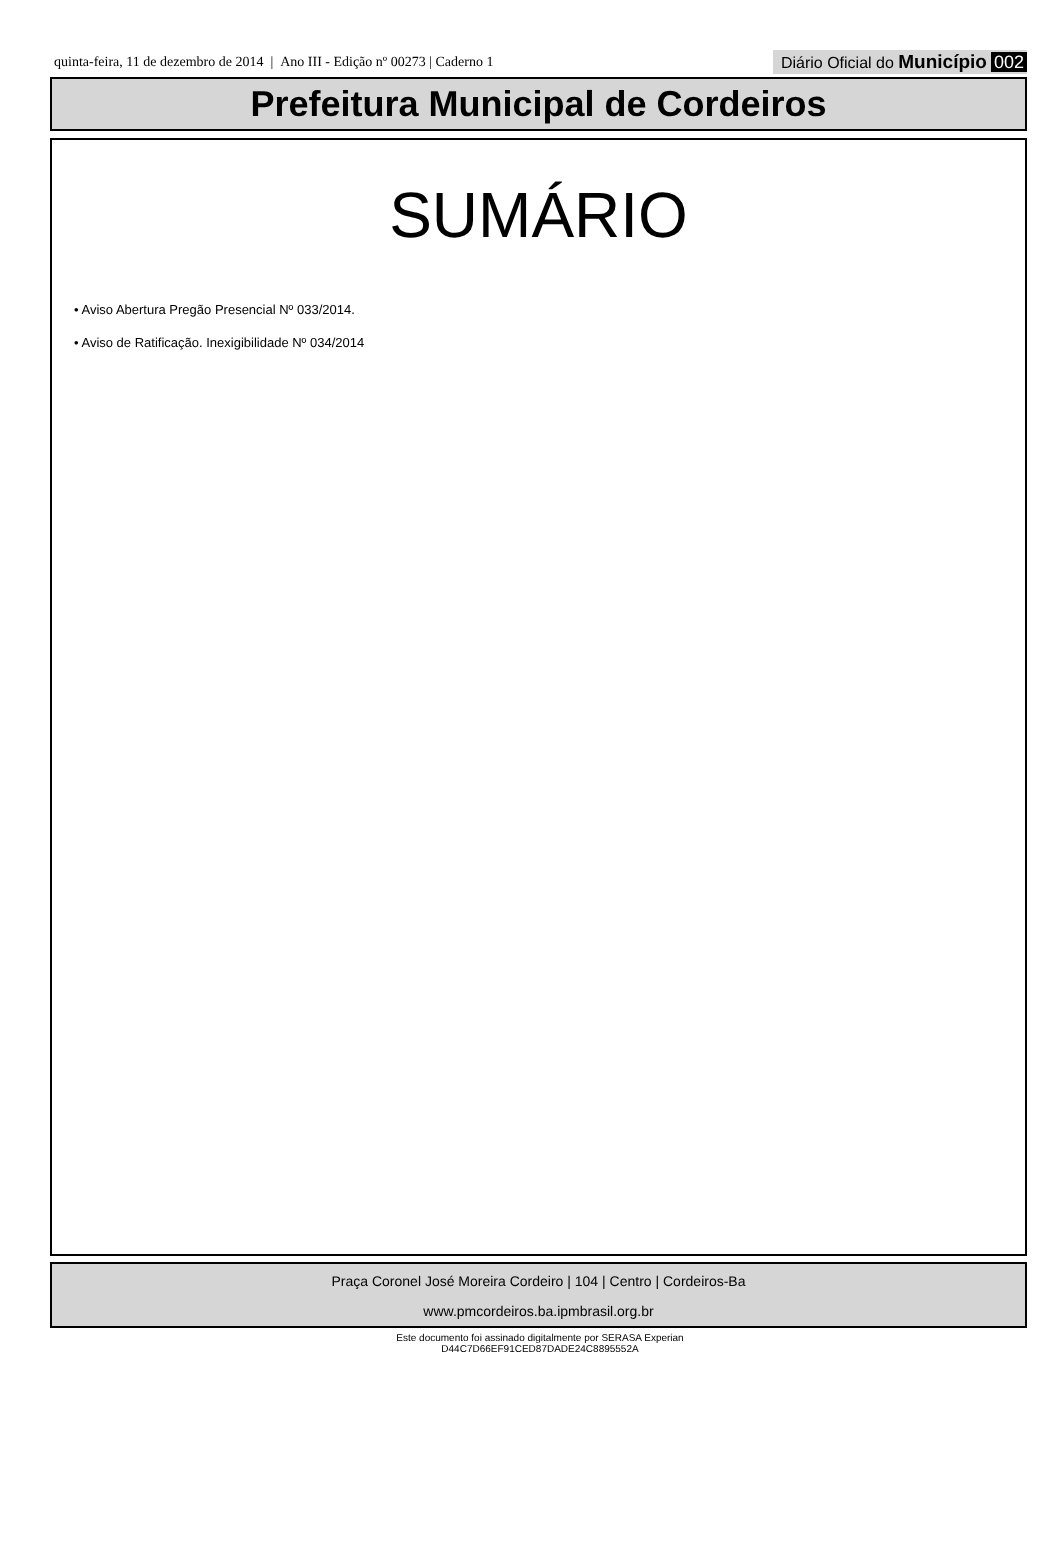quinta-feira, 11 de dezembro de 2014 | Ano III - Edição nº 00273 | Caderno 1
Diário Oficial do Município 002
Prefeitura Municipal de Cordeiros
SUMÁRIO
• Aviso Abertura Pregão Presencial Nº 033/2014.
• Aviso de Ratificação. Inexigibilidade Nº 034/2014
Praça Coronel José Moreira Cordeiro | 104 | Centro | Cordeiros-Ba
www.pmcordeiros.ba.ipmbrasil.org.br
Este documento foi assinado digitalmente por SERASA Experian
D44C7D66EF91CED87DADE24C8895552A